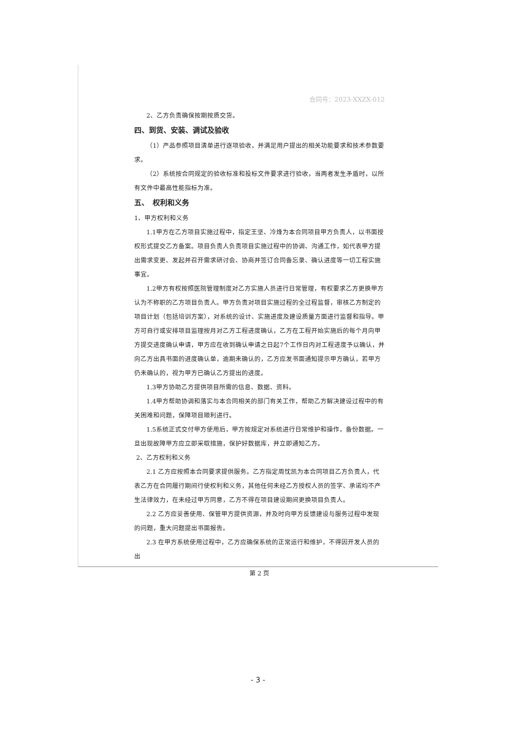合同号：2023-XXZX-012
2、乙方负责确保按期按质交货。
四、到货、安装、调试及验收
（1）产品参照项目清单进行逐项验收，并满足用户提出的相关功能要求和技术参数要求。
（2）系统按合同规定的验收标准和投标文件要求进行验收，当两者发生矛盾时，以所有文件中最高性能指标为准。
五、　权利和义务
1、甲方权利和义务
1.1甲方在乙方项目实施过程中，指定王坚、冷烽为本合同项目甲方负责人，以书面授权形式提交乙方备案。项目负责人负责项目实施过程中的协调、沟通工作，如代表甲方提出需求变更、发起并召开需求研讨会、协商并签订合同备忘录、确认进度等一切工程实施事宜。
1.2甲方有权按照医院管理制度对乙方实施人员进行日常管理，有权要求乙方更换甲方认为不称职的乙方项目负责人。甲方负责对项目实施过程的全过程监督，审核乙方制定的项目计划（包括培训方案），对系统的设计、实施进度及建设质量方面进行监督和指导。甲方可自行或安排项目监理按月对乙方工程进度确认，乙方在工程开始实施后的每个月向甲方提交进度确认申请，甲方应在收到确认申请之日起7个工作日内对工程进度予以确认，并向乙方出具书面的进度确认单，逾期未确认的，乙方应发书面通知提示甲方确认，若甲方仍未确认的，视为甲方已确认乙方提出的进度。
1.3甲方协助乙方提供项目所需的信息、数据、资料。
1.4甲方帮助协调和落实与本合同相关的部门有关工作，帮助乙方解决建设过程中的有关困难和问题，保障项目顺利进行。
1.5系统正式交付甲方使用后，甲方按规定对系统进行日常维护和操作，备份数据。一旦出现故障甲方应立即采取措施，保护好数据库，并立即通知乙方。
2、乙方权利和义务
2.1 乙方应按照本合同要求提供服务。乙方指定周忱凯为本合同项目乙方负责人，代表乙方在合同履行期间行使权利和义务，其他任何未经乙方授权人员的签字、承诺均不产生法律效力，在未经过甲方同意，乙方不得在项目建设期间更换项目负责人。
2.2 乙方应妥善使用、保管甲方提供资源，并及时向甲方反馈建设与服务过程中发现的问题，重大问题提出书面报告。
2.3 在甲方系统使用过程中，乙方应确保系统的正常运行和维护，不得因开发人员的出
第 2 页
- 3 -